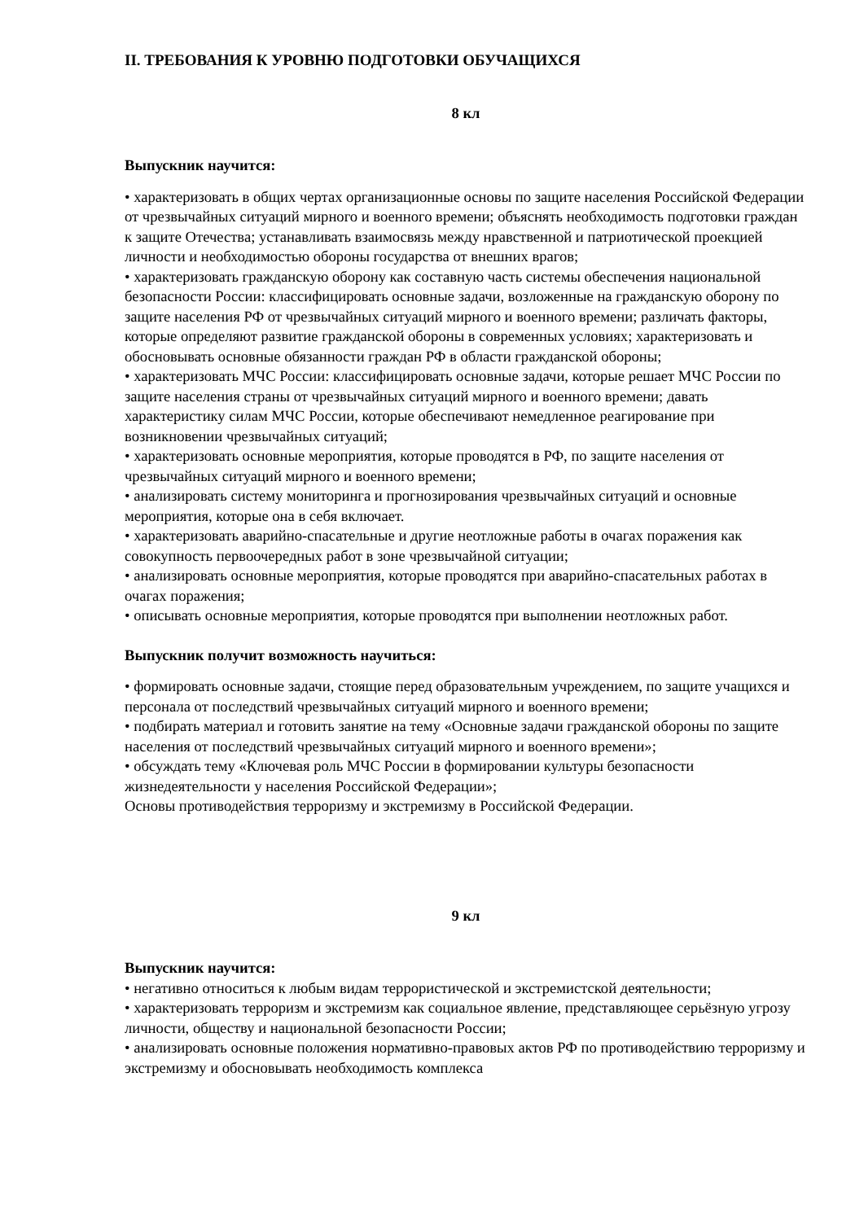II. ТРЕБОВАНИЯ К УРОВНЮ ПОДГОТОВКИ ОБУЧАЩИХСЯ
8 кл
Выпускник научится:
• характеризовать в общих чертах организационные основы по защите населения Российской Федерации от чрезвычайных ситуаций мирного и военного времени; объяснять необходимость подготовки граждан к защите Отечества; устанавливать взаимосвязь между нравственной и патриотической проекцией личности и необходимостью обороны государства от внешних врагов;
• характеризовать гражданскую оборону как составную часть системы обеспечения национальной безопасности России: классифицировать основные задачи, возложенные на гражданскую оборону по защите населения РФ от чрезвычайных ситуаций мирного и военного времени; различать факторы, которые определяют развитие гражданской обороны в современных условиях; характеризовать и обосновывать основные обязанности граждан РФ в области гражданской обороны;
• характеризовать МЧС России: классифицировать основные задачи, которые решает МЧС России по защите населения страны от чрезвычайных ситуаций мирного и военного времени; давать характеристику силам МЧС России, которые обеспечивают немедленное реагирование при возникновении чрезвычайных ситуаций;
• характеризовать основные мероприятия, которые проводятся в РФ, по защите населения от чрезвычайных ситуаций мирного и военного времени;
• анализировать систему мониторинга и прогнозирования чрезвычайных ситуаций и основные мероприятия, которые она в себя включает.
• характеризовать аварийно-спасательные и другие неотложные работы в очагах поражения как совокупность первоочередных работ в зоне чрезвычайной ситуации;
• анализировать основные мероприятия, которые проводятся при аварийно-спасательных работах в очагах поражения;
• описывать основные мероприятия, которые проводятся при выполнении неотложных работ.
Выпускник получит возможность научиться:
• формировать основные задачи, стоящие перед образовательным учреждением, по защите учащихся и персонала от последствий чрезвычайных ситуаций мирного и военного времени;
• подбирать материал и готовить занятие на тему «Основные задачи гражданской обороны по защите населения от последствий чрезвычайных ситуаций мирного и военного времени»;
• обсуждать тему «Ключевая роль МЧС России в формировании культуры безопасности жизнедеятельности у населения Российской Федерации»;
Основы противодействия терроризму и экстремизму в Российской Федерации.
9 кл
Выпускник научится:
• негативно относиться к любым видам террористической и экстремистской деятельности;
• характеризовать терроризм и экстремизм как социальное явление, представляющее серьёзную угрозу личности, обществу и национальной безопасности России;
• анализировать основные положения нормативно-правовых актов РФ по противодействию терроризму и экстремизму и обосновывать необходимость комплекса